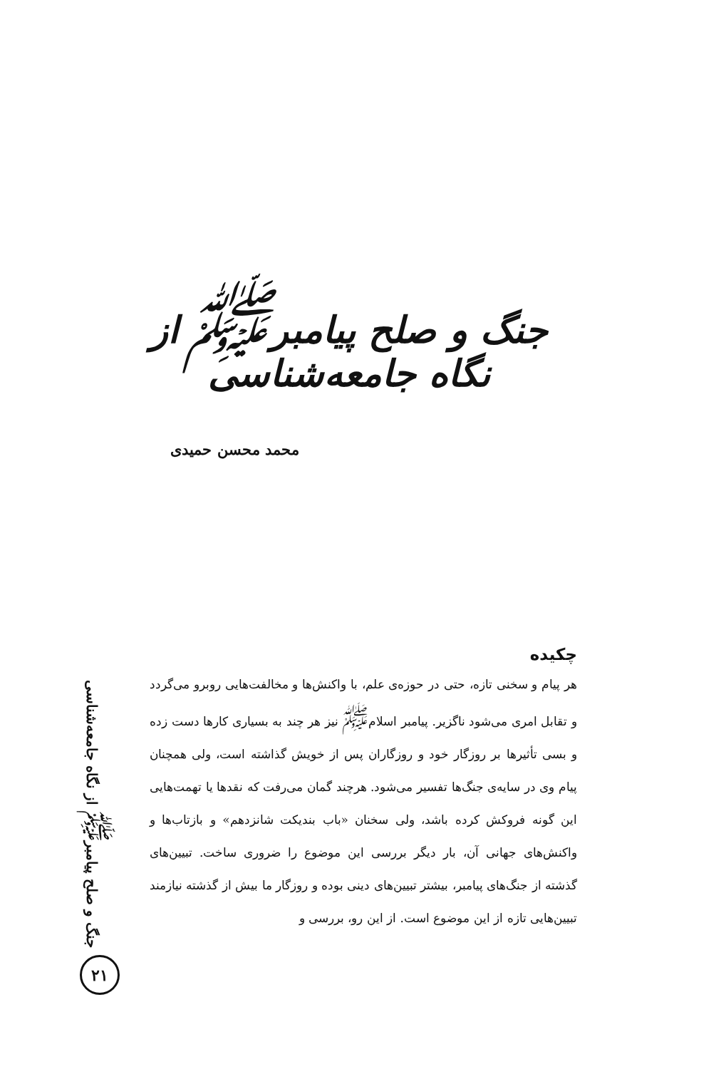جنگ و صلح پیامبر<sup>ﷺ</sup> از نگاه جامعه‌شناسی
محمد محسن حمیدی
چکیده
هر پیام و سخنی تازه، حتی در حوزه‌ی علم، با واکنش‌ها و مخالفت‌هایی روبرو می‌گردد و تقابل امری می‌شود ناگزیر. پیامبر اسلام<sup>ﷺ</sup> نیز هر چند به بسیاری کارها دست زده و بسی تأثیرها بر روزگار خود و روزگاران پس از خویش گذاشته است، ولی همچنان پیام وی در سایه‌ی جنگ‌ها تفسیر می‌شود. هرچند گمان می‌رفت که نقدها یا تهمت‌هایی این گونه فروکش کرده باشد، ولی سخنان «باب بندیکت شانزدهم» و بازتاب‌ها و واکنش‌های جهانی آن، بار دیگر بررسی این موضوع را ضروری ساخت. تبیین‌های گذشته از جنگ‌های پیامبر، بیشتر تبیین‌های دینی بوده و روزگار ما بیش از گذشته نیازمند تبیین‌هایی تازه از این موضوع است. از این رو، بررسی و
جنگ و صلح پیامبر<sup>ﷺ</sup> از نگاه جامعه‌شناسی
۲۱